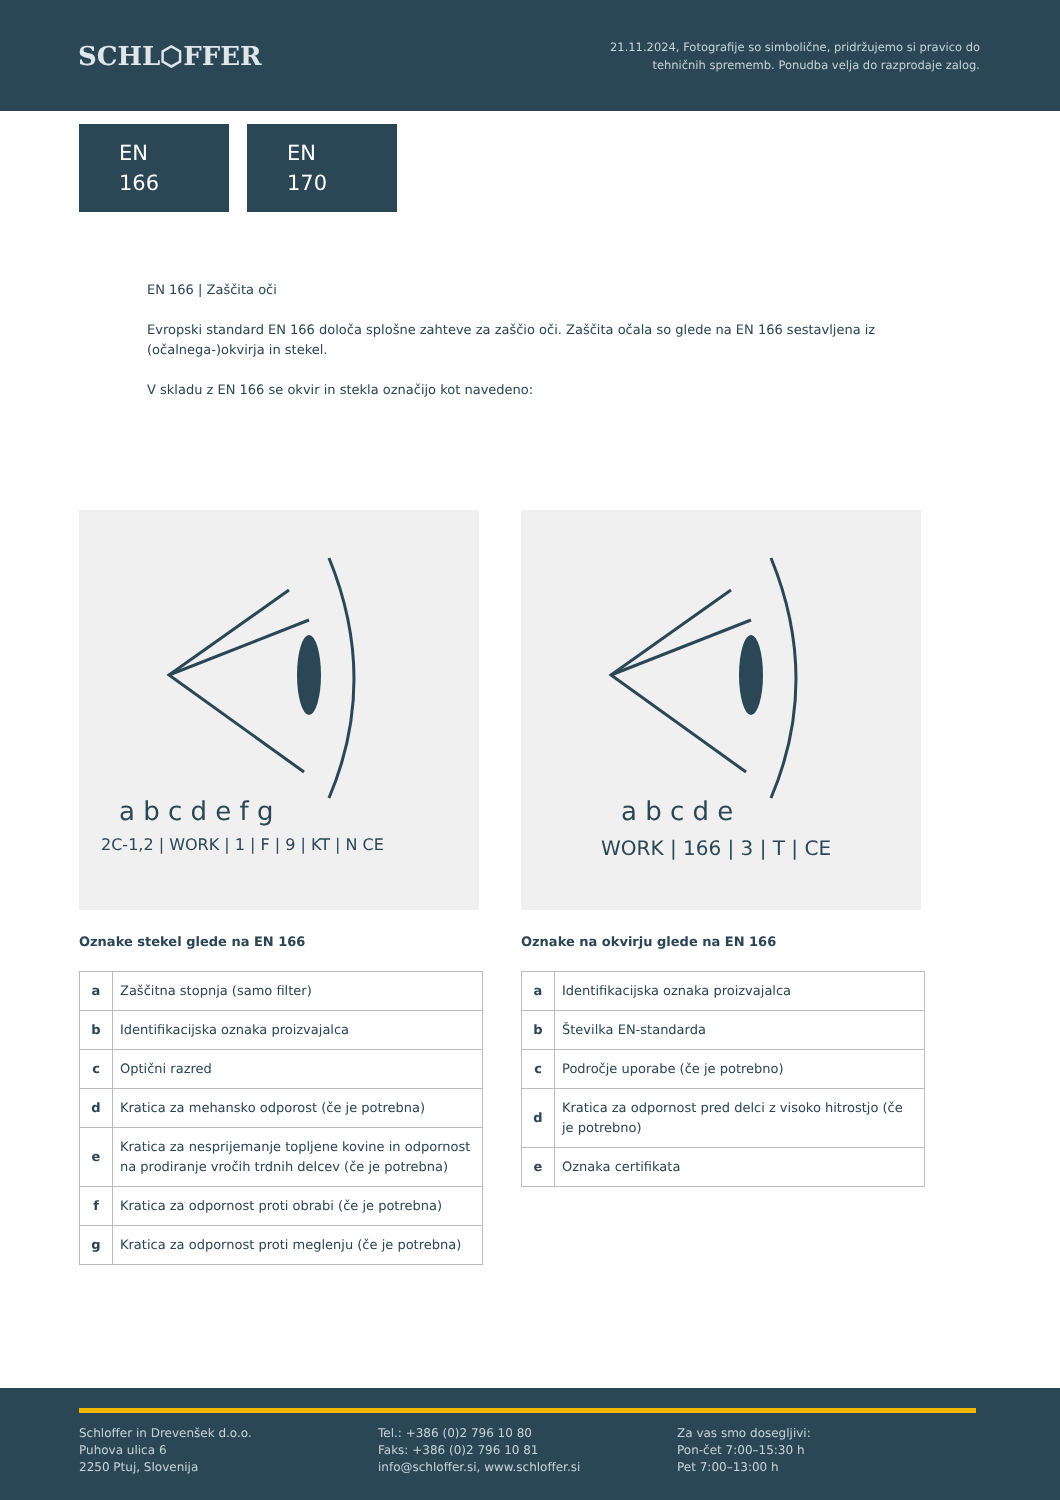SCHL⬡FFER
21.11.2024, Fotografije so simbolične, pridržujemo si pravico do
tehničnih sprememb. Ponudba velja do razprodaje zalog.
EN
166
EN
170
EN 166 | Zaščita oči
Evropski standard EN 166 določa splošne zahteve za zaščio oči. Zaščita očala so glede na EN 166 sestavljena iz (očalnega-)okvirja in stekel.
V skladu z EN 166 se okvir in stekla označijo kot navedeno:
a b c d e f g
2C-1,2 | WORK | 1 | F | 9 | KT | N CE
Oznake stekel glede na EN 166
| a | Zaščitna stopnja (samo filter) |
| b | Identifikacijska oznaka proizvajalca |
| c | Optični razred |
| d | Kratica za mehansko odporost (če je potrebna) |
| e | Kratica za nesprijemanje topljene kovine in odpornost na prodiranje vročih trdnih delcev (če je potrebna) |
| f | Kratica za odpornost proti obrabi (če je potrebna) |
| g | Kratica za odpornost proti meglenju (če je potrebna) |
a b c d e
WORK | 166 | 3 | T | CE
Oznake na okvirju glede na EN 166
| a | Identifikacijska oznaka proizvajalca |
| b | Številka EN-standarda |
| c | Področje uporabe (če je potrebno) |
| d | Kratica za odpornost pred delci z visoko hitrostjo (če je potrebno) |
| e | Oznaka certifikata |
Schloffer in Drevenšek d.o.o.
Puhova ulica 6
2250 Ptuj, Slovenija
Tel.: +386 (0)2 796 10 80
Faks: +386 (0)2 796 10 81
info@schloffer.si, www.schloffer.si
Za vas smo dosegljivi:
Pon-čet 7:00–15:30 h
Pet 7:00–13:00 h